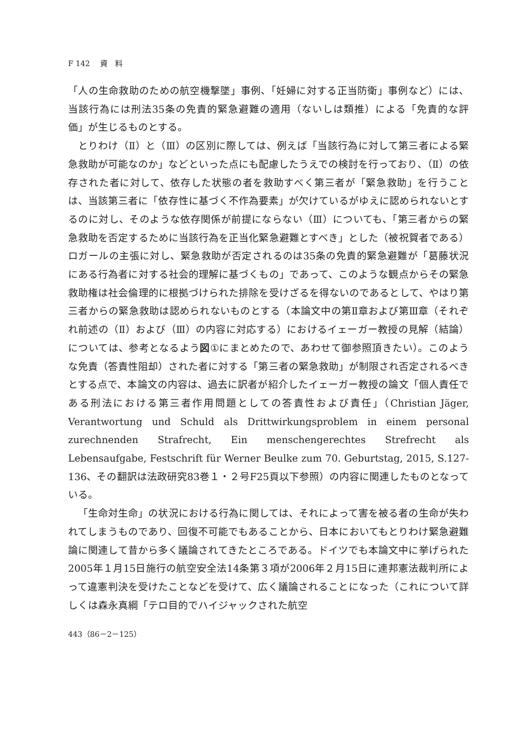F 142　 資　料
「人の生命救助のための航空機撃墜」事例、「妊婦に対する正当防衛」事例など）には、当該行為には刑法35条の免責的緊急避難の適用（ないしは類推）による「免責的な評価」が生じるものとする。
とりわけ（Ⅱ）と（Ⅲ）の区別に際しては、例えば「当該行為に対して第三者による緊急救助が可能なのか」などといった点にも配慮したうえでの検討を行っており、（Ⅱ）の依存された者に対して、依存した状態の者を救助すべく第三者が「緊急救助」を行うことは、当該第三者に「依存性に基づく不作為要素」が欠けているがゆえに認められないとするのに対し、そのような依存関係が前提にならない（Ⅲ）についても、「第三者からの緊急救助を否定するために当該行為を正当化緊急避難とすべき」とした（被祝賀者である）ロガールの主張に対し、緊急救助が否定されるのは35条の免責的緊急避難が「葛藤状況にある行為者に対する社会的理解に基づくもの」であって、このような観点からその緊急救助権は社会倫理的に根拠づけられた排除を受けざるを得ないのであるとして、やはり第三者からの緊急救助は認められないものとする（本論文中の第Ⅱ章および第Ⅲ章（それぞれ前述の（Ⅱ）および（Ⅲ）の内容に対応する）におけるイェーガー教授の見解（結論）については、参考となるよう図①にまとめたので、あわせて御参照頂きたい）。このような免責（答責性阻却）された者に対する「第三者の緊急救助」が制限され否定されるべきとする点で、本論文の内容は、過去に訳者が紹介したイェーガー教授の論文「個人責任である刑法における第三者作用問題としての答責性および責任」（Christian Jäger, Verantwortung und Schuld als Drittwirkungsproblem in einem personal zurechnenden Strafrecht, Ein menschengerechtes Strefrecht als Lebensaufgabe, Festschrift für Werner Beulke zum 70. Geburtstag, 2015, S.127-136、その翻訳は法政研究83巻１・２号F25頁以下参照）の内容に関連したものとなっている。
「生命対生命」の状況における行為に関しては、それによって害を被る者の生命が失われてしまうものであり、回復不可能でもあることから、日本においてもとりわけ緊急避難論に関連して昔から多く議論されてきたところである。ドイツでも本論文中に挙げられた2005年１月15日施行の航空安全法14条第３項が2006年２月15日に連邦憲法裁判所によって違憲判決を受けたことなどを受けて、広く議論されることになった（これについて詳しくは森永真綱「テロ目的でハイジャックされた航空
443（86－2－125）